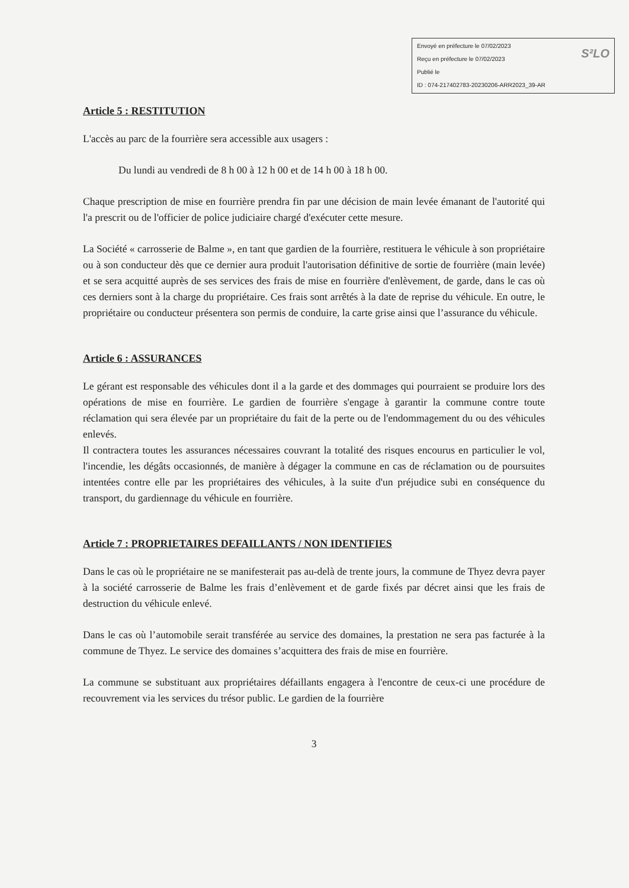S²LO Envoyé en préfecture le 07/02/2023
Reçu en préfecture le 07/02/2023
Publié le
ID : 074-217402783-20230206-ARR2023_39-AR
Article 5 : RESTITUTION
L'accès au parc de la fourrière sera accessible aux usagers :
Du lundi au vendredi de 8 h 00 à 12 h 00 et de 14 h 00 à 18 h 00.
Chaque prescription de mise en fourrière prendra fin par une décision de main levée émanant de l'autorité qui l'a prescrit ou de l'officier de police judiciaire chargé d'exécuter cette mesure.
La Société « carrosserie de Balme », en tant que gardien de la fourrière, restituera le véhicule à son propriétaire ou à son conducteur dès que ce dernier aura produit l'autorisation définitive de sortie de fourrière (main levée) et se sera acquitté auprès de ses services des frais de mise en fourrière d'enlèvement, de garde, dans le cas où ces derniers sont à la charge du propriétaire. Ces frais sont arrêtés à la date de reprise du véhicule. En outre, le propriétaire ou conducteur présentera son permis de conduire, la carte grise ainsi que l’assurance du véhicule.
Article 6 : ASSURANCES
Le gérant est responsable des véhicules dont il a la garde et des dommages qui pourraient se produire lors des opérations de mise en fourrière. Le gardien de fourrière s'engage à garantir la commune contre toute réclamation qui sera élevée par un propriétaire du fait de la perte ou de l'endommagement du ou des véhicules enlevés.
Il contractera toutes les assurances nécessaires couvrant la totalité des risques encourus en particulier le vol, l'incendie, les dégâts occasionnés, de manière à dégager la commune en cas de réclamation ou de poursuites intentées contre elle par les propriétaires des véhicules, à la suite d'un préjudice subi en conséquence du transport, du gardiennage du véhicule en fourrière.
Article 7 : PROPRIETAIRES DEFAILLANTS / NON IDENTIFIES
Dans le cas où le propriétaire ne se manifesterait pas au-delà de trente jours, la commune de Thyez devra payer à la société carrosserie de Balme les frais d’enlèvement et de garde fixés par décret ainsi que les frais de destruction du véhicule enlevé.
Dans le cas où l’automobile serait transférée au service des domaines, la prestation ne sera pas facturée à la commune de Thyez. Le service des domaines s’acquittera des frais de mise en fourrière.
La commune se substituant aux propriétaires défaillants engagera à l'encontre de ceux-ci une procédure de recouvrement via les services du trésor public. Le gardien de la fourrière
3